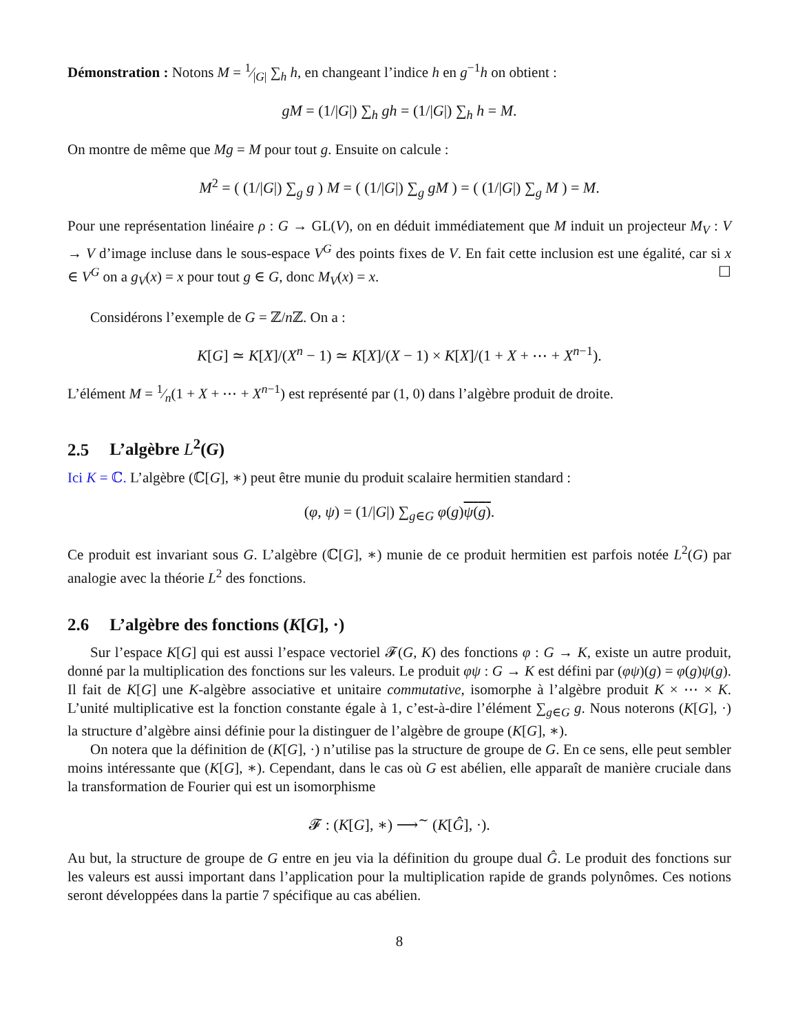Démonstration : Notons M = 1⁄|G| ∑<sub>h</sub> h, en changeant l’indice h en g<sup>−1</sup>h on obtient :
gM = (1/|G|) ∑<sub>h</sub> gh = (1/|G|) ∑<sub>h</sub> h = M.
On montre de même que Mg = M pour tout g. Ensuite on calcule :
M<sup>2</sup> = ( (1/|G|) ∑<sub>g</sub> g ) M = ( (1/|G|) ∑<sub>g</sub> gM ) = ( (1/|G|) ∑<sub>g</sub> M ) = M.
Pour une représentation linéaire ρ : G → GL(V), on en déduit immédiatement que M induit un projecteur M<sub>V</sub> : V → V d’image incluse dans le sous-espace V<sup>G</sup> des points fixes de V. En fait cette inclusion est une égalité, car si x ∈ V<sup>G</sup> on a g<sub>V</sub>(x) = x pour tout g ∈ G, donc M<sub>V</sub>(x) = x. ☐
Considérons l’exemple de G = ℤ/n ℤ. On a :
K[G] ≃ K[X]/(X<sup>n</sup> − 1) ≃ K[X]/(X − 1) × K[X]/(1 + X + ⋯ + X<sup>n−1</sup>).
L’élément M = 1⁄n(1 + X + ⋯ + X<sup>n−1</sup>) est représenté par (1, 0) dans l’algèbre produit de droite.
2.5 L’algèbre L<sup>2</sup>(G)
Ici K = ℂ. L’algèbre (ℂ[G], ∗) peut être munie du produit scalaire hermitien standard :
(φ, ψ) = (1/|G|) ∑<sub>g∈G</sub> φ(g)ψ(g).
Ce produit est invariant sous G. L’algèbre (ℂ[G], ∗) munie de ce produit hermitien est parfois notée L<sup>2</sup>(G) par analogie avec la théorie L<sup>2</sup> des fonctions.
2.6 L’algèbre des fonctions (K[G], ·)
Sur l’espace K[G] qui est aussi l’espace vectoriel 𝓕(G, K) des fonctions φ : G → K, existe un autre produit, donné par la multiplication des fonctions sur les valeurs. Le produit φψ : G → K est défini par (φψ)(g) = φ(g)ψ(g). Il fait de K[G] une K-algèbre associative et unitaire commutative, isomorphe à l’algèbre produit K × ⋯ × K. L’unité multiplicative est la fonction constante égale à 1, c’est-à-dire l’élément ∑<sub>g∈G</sub> g. Nous noterons (K[G], ·) la structure d’algèbre ainsi définie pour la distinguer de l’algèbre de groupe (K[G], ∗).
On notera que la définition de (K[G], ·) n’utilise pas la structure de groupe de G. En ce sens, elle peut sembler moins intéressante que (K[G], ∗). Cependant, dans le cas où G est abélien, elle apparaît de manière cruciale dans la transformation de Fourier qui est un isomorphisme
𝓕 : (K[G], ∗) ⟶<sup>∼</sup> (K[Ĝ], ·).
Au but, la structure de groupe de G entre en jeu via la définition du groupe dual Ĝ. Le produit des fonctions sur les valeurs est aussi important dans l’application pour la multiplication rapide de grands polynômes. Ces notions seront développées dans la partie 7 spécifique au cas abélien.
8